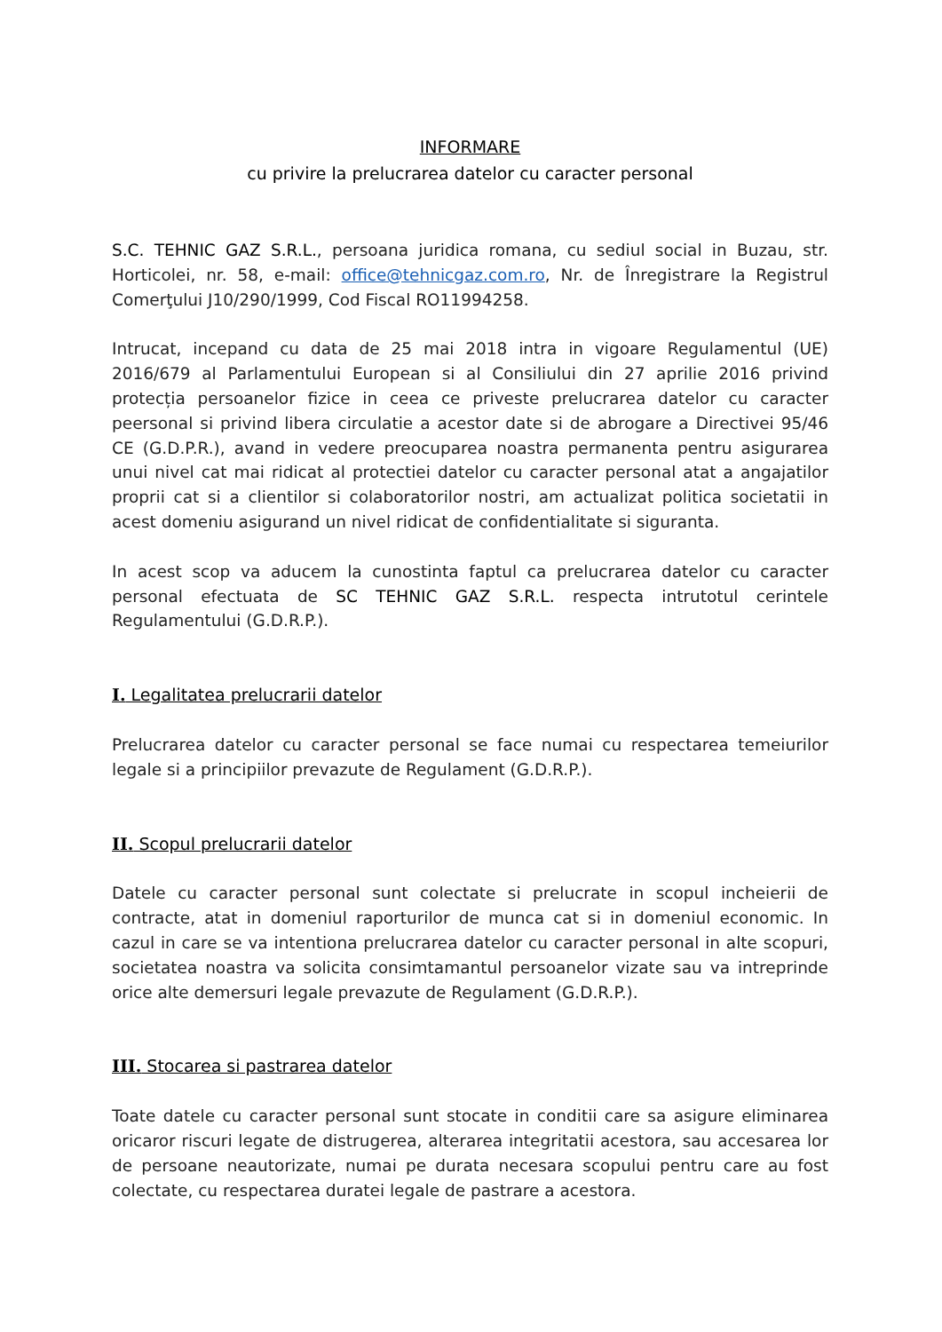INFORMARE
cu privire la prelucrarea datelor cu caracter personal
S.C. TEHNIC GAZ S.R.L., persoana juridica romana, cu sediul social in Buzau, str. Horticolei, nr. 58, e-mail: office@tehnicgaz.com.ro, Nr. de Înregistrare la Registrul Comerţului J10/290/1999, Cod Fiscal RO11994258.
Intrucat, incepand cu data de 25 mai 2018 intra in vigoare Regulamentul (UE) 2016/679 al Parlamentului European si al Consiliului din 27 aprilie 2016 privind protecția persoanelor fizice in ceea ce priveste prelucrarea datelor cu caracter peersonal si privind libera circulatie a acestor date si de abrogare a Directivei 95/46 CE (G.D.P.R.), avand in vedere preocuparea noastra permanenta pentru asigurarea unui nivel cat mai ridicat al protectiei datelor cu caracter personal atat a angajatilor proprii cat si a clientilor si colaboratorilor nostri, am actualizat politica societatii in acest domeniu asigurand un nivel ridicat de confidentialitate si siguranta.
In acest scop va aducem la cunostinta faptul ca prelucrarea datelor cu caracter personal efectuata de SC TEHNIC GAZ S.R.L. respecta intrutotul cerintele Regulamentului (G.D.R.P.).
I. Legalitatea prelucrarii datelor
Prelucrarea datelor cu caracter personal se face numai cu respectarea temeiurilor legale si a principiilor prevazute de Regulament (G.D.R.P.).
II. Scopul prelucrarii datelor
Datele cu caracter personal sunt colectate si prelucrate in scopul incheierii de contracte, atat in domeniul raporturilor de munca cat si in domeniul economic. In cazul in care se va intentiona prelucrarea datelor cu caracter personal in alte scopuri, societatea noastra va solicita consimtamantul persoanelor vizate sau va intreprinde orice alte demersuri legale prevazute de Regulament (G.D.R.P.).
III. Stocarea si pastrarea datelor
Toate datele cu caracter personal sunt stocate in conditii care sa asigure eliminarea oricaror riscuri legate de distrugerea, alterarea integritatii acestora, sau accesarea lor de persoane neautorizate, numai pe durata necesara scopului pentru care au fost colectate, cu respectarea duratei legale de pastrare a acestora.